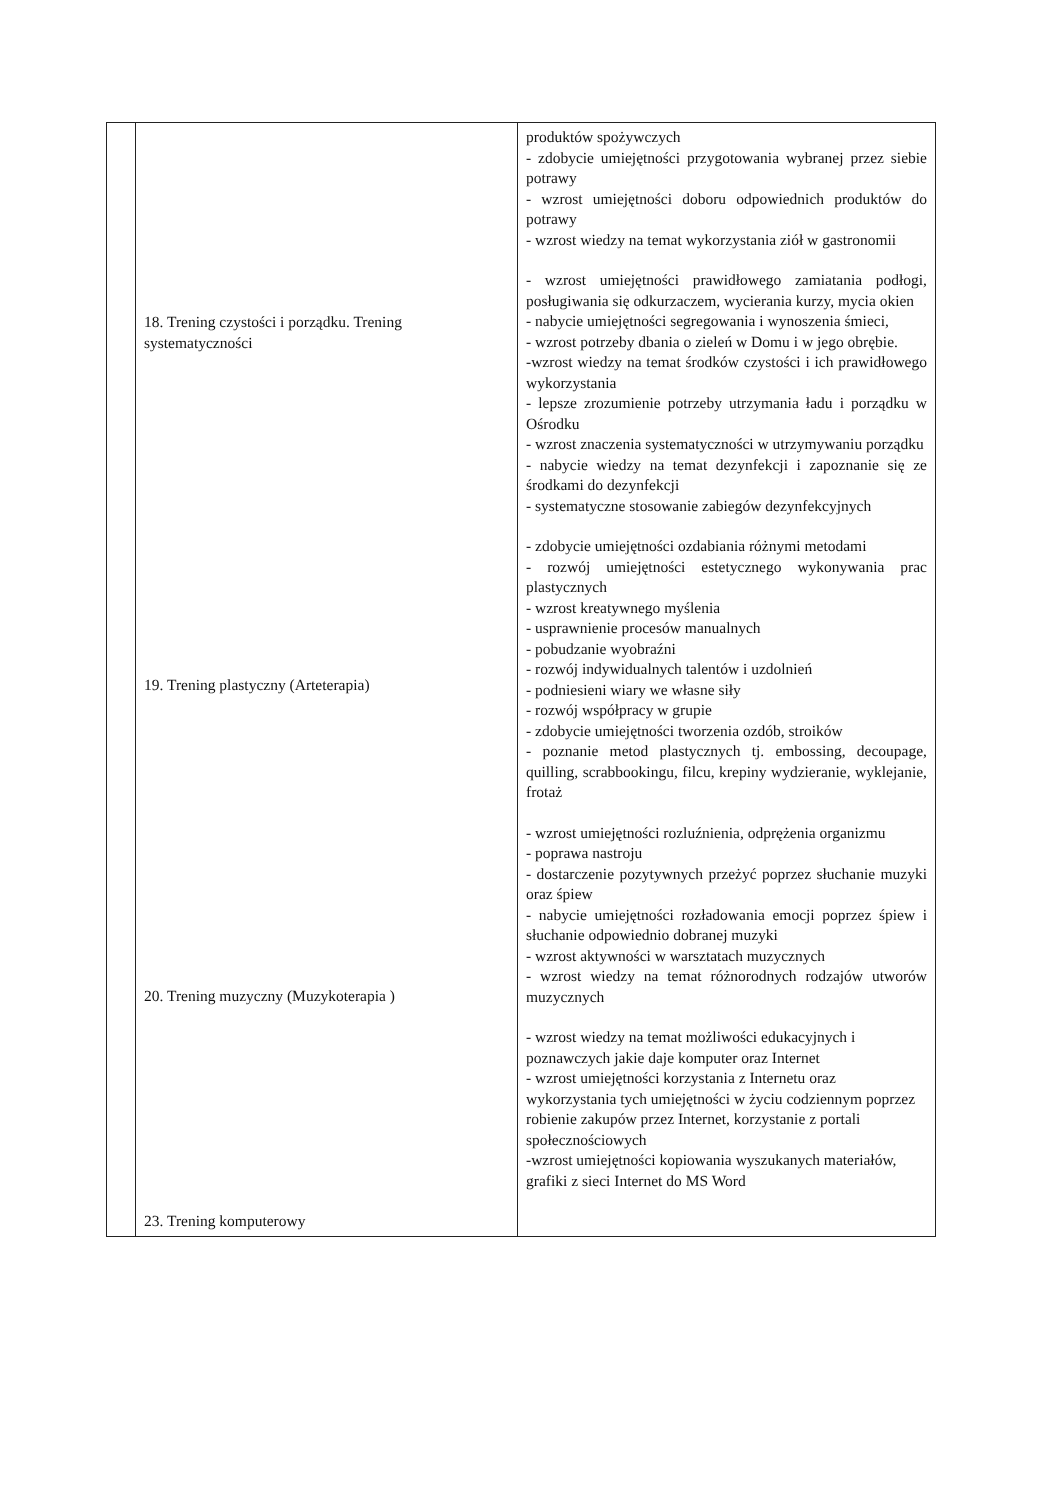| | 18. Trening czystości i porządku. Trening systematyczności 19. Trening plastyczny (Arteterapia) 20. Trening muzyczny (Muzykoterapia ) 23. Trening komputerowy | produktów spożywczych - zdobycie umiejętności przygotowania wybranej przez siebie potrawy - wzrost umiejętności doboru odpowiednich produktów do potrawy - wzrost wiedzy na temat wykorzystania ziół w gastronomii - wzrost umiejętności prawidłowego zamiatania podłogi, posługiwania się odkurzaczem, wycierania kurzy, mycia okien - nabycie umiejętności segregowania i wynoszenia śmieci, - wzrost potrzeby dbania o zieleń w Domu i w jego obrębie. -wzrost wiedzy na temat środków czystości i ich prawidłowego wykorzystania - lepsze zrozumienie potrzeby utrzymania ładu i porządku w Ośrodku - wzrost znaczenia systematyczności w utrzymywaniu porządku - nabycie wiedzy na temat dezynfekcji i zapoznanie się ze środkami do dezynfekcji - systematyczne stosowanie zabiegów dezynfekcyjnych - zdobycie umiejętności ozdabiania różnymi metodami - rozwój umiejętności estetycznego wykonywania prac plastycznych - wzrost kreatywnego myślenia - usprawnienie procesów manualnych - pobudzanie wyobraźni - rozwój indywidualnych talentów i uzdolnień - podniesieni wiary we własne siły - rozwój współpracy w grupie - zdobycie umiejętności tworzenia ozdób, stroików - poznanie metod plastycznych tj. embossing, decoupage, quilling, scrabbookingu, filcu, krepiny wydzieranie, wyklejanie, frotaż - wzrost umiejętności rozluźnienia, odprężenia organizmu - poprawa nastroju - dostarczenie pozytywnych przeżyć poprzez słuchanie muzyki oraz śpiew - nabycie umiejętności rozładowania emocji poprzez śpiew i słuchanie odpowiednio dobranej muzyki - wzrost aktywności w warsztatach muzycznych - wzrost wiedzy na temat różnorodnych rodzajów utworów muzycznych - wzrost wiedzy na temat możliwości edukacyjnych i poznawczych jakie daje komputer oraz Internet - wzrost umiejętności korzystania z Internetu oraz wykorzystania tych umiejętności w życiu codziennym poprzez robienie zakupów przez Internet, korzystanie z portali społecznościowych -wzrost umiejętności kopiowania wyszukanych materiałów, grafiki z sieci Internet do MS Word |